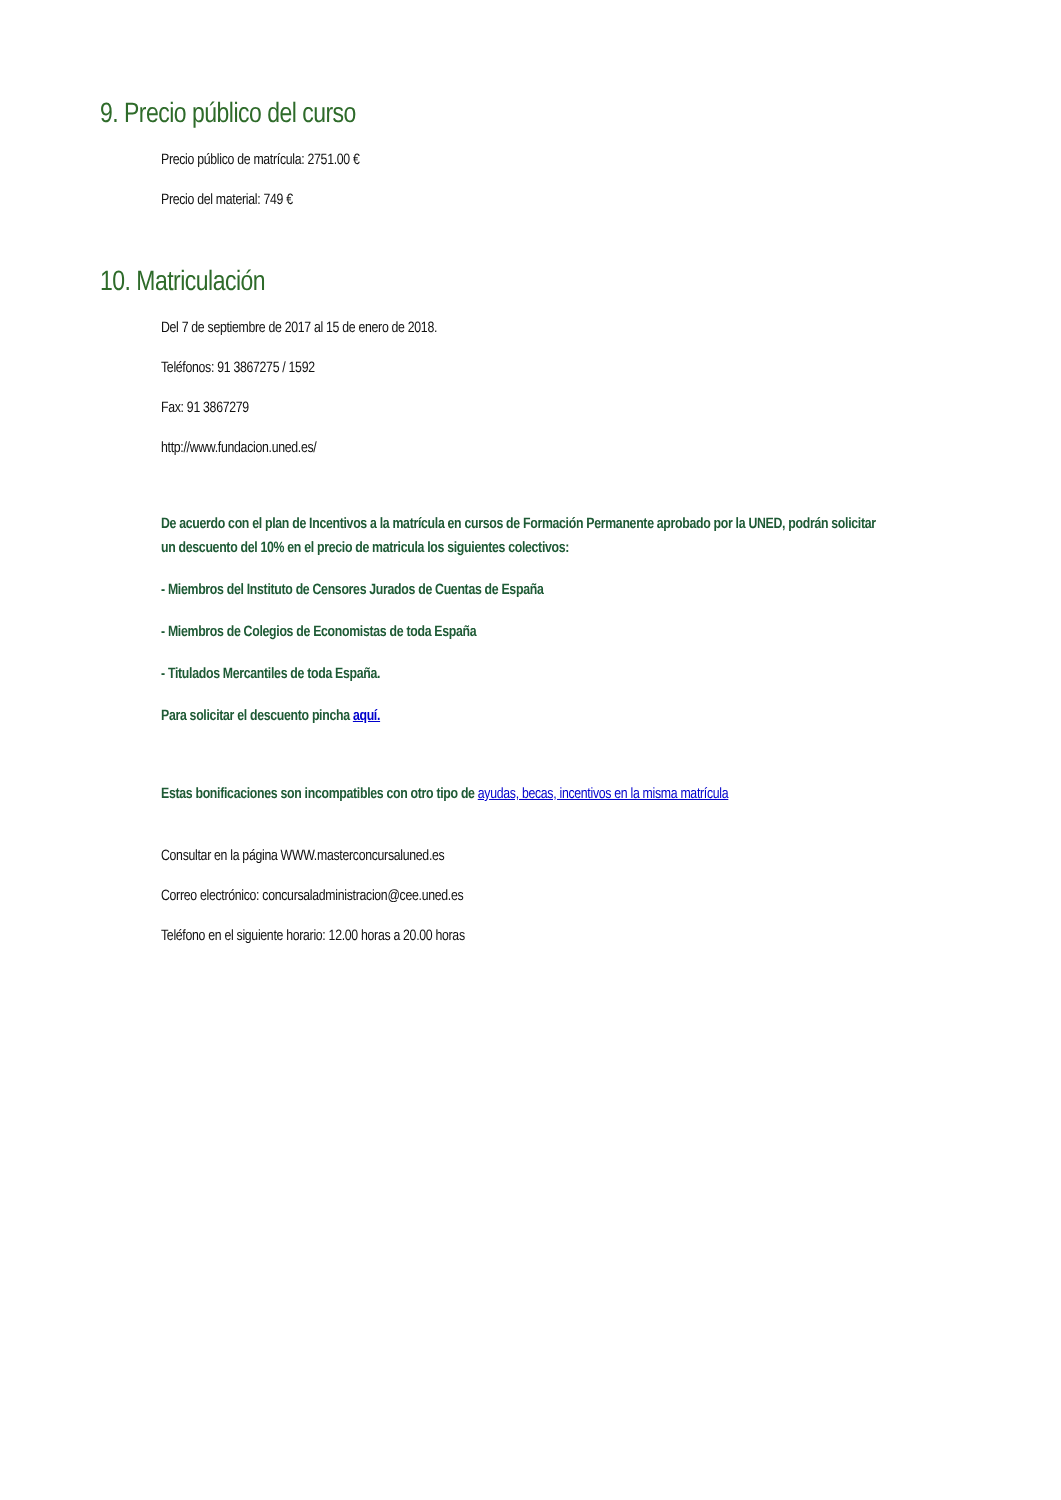9. Precio público del curso
Precio público de matrícula: 2751.00 €
Precio del material: 749 €
10. Matriculación
Del 7 de septiembre de 2017 al 15 de enero de 2018.
Teléfonos: 91 3867275 / 1592
Fax: 91 3867279
http://www.fundacion.uned.es/
De acuerdo con el plan de Incentivos a la matrícula en cursos de Formación Permanente aprobado por la UNED, podrán solicitar un descuento del 10% en el precio de matricula los siguientes colectivos:
- Miembros del Instituto de Censores Jurados de Cuentas de España
- Miembros de Colegios de Economistas de toda España
- Titulados Mercantiles de toda España.
Para solicitar el descuento pincha aquí.
Estas bonificaciones son incompatibles con otro tipo de ayudas, becas, incentivos en la misma matrícula
Consultar en la página WWW.masterconcursaluned.es
Correo electrónico: concursaladministracion@cee.uned.es
Teléfono en el siguiente horario: 12.00 horas a 20.00 horas